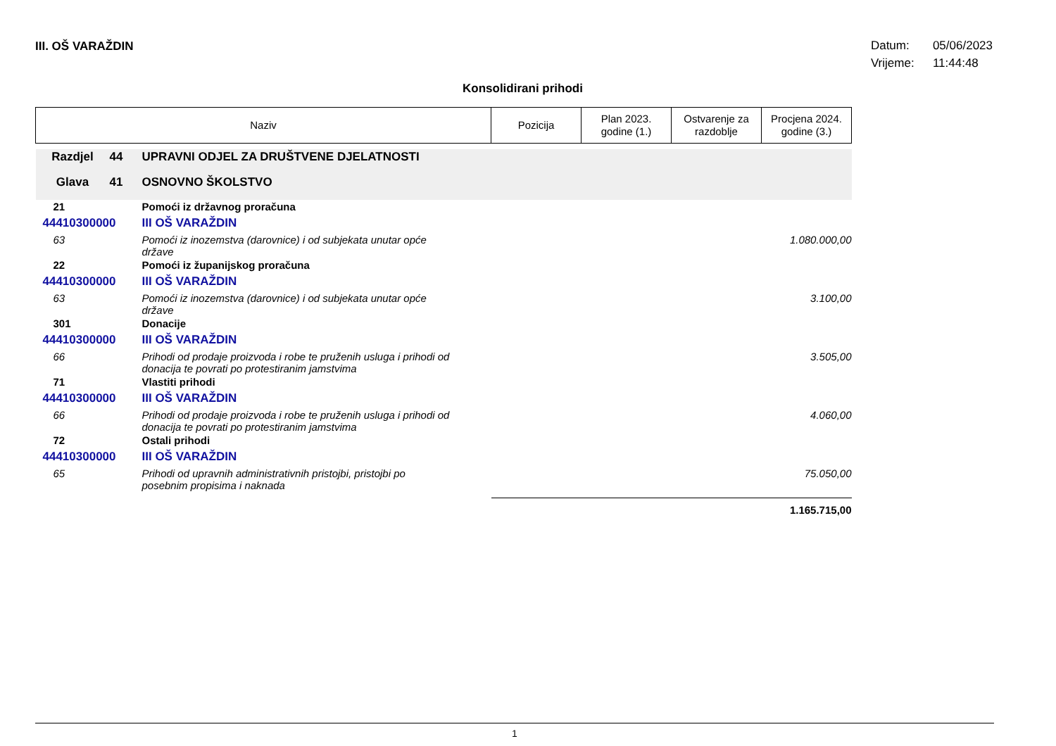III. OŠ VARAŽDIN
Datum: 05/06/2023
Vrijeme: 11:44:48
Konsolidirani prihodi
| Naziv | | | Pozicija | Plan 2023. godine (1.) | Ostvarenje za razdoblje | Procjena 2024. godine (3.) |
| --- | --- | --- | --- | --- | --- | --- |
| Razdjel | 44 | UPRAVNI ODJEL ZA DRUŠTVENE DJELATNOSTI | | | | |
| Glava | 41 | OSNOVNO ŠKOLSTVO | | | | |
| 21 | | Pomoći iz državnog proračuna | | | | |
| 44410300000 | | III OŠ VARAŽDIN | | | | |
| 63 | | Pomoći iz inozemstva (darovnice) i od subjekata unutar opće države | | | | 1.080.000,00 |
| 22 | | Pomoći iz županijskog proračuna | | | | |
| 44410300000 | | III OŠ VARAŽDIN | | | | |
| 63 | | Pomoći iz inozemstva (darovnice) i od subjekata unutar opće države | | | | 3.100,00 |
| 301 | | Donacije | | | | |
| 44410300000 | | III OŠ VARAŽDIN | | | | |
| 66 | | Prihodi od prodaje proizvoda i robe te pruženih usluga i prihodi od donacija te povrati po protestiranim jamstvima | | | | 3.505,00 |
| 71 | | Vlastiti prihodi | | | | |
| 44410300000 | | III OŠ VARAŽDIN | | | | |
| 66 | | Prihodi od prodaje proizvoda i robe te pruženih usluga i prihodi od donacija te povrati po protestiranim jamstvima | | | | 4.060,00 |
| 72 | | Ostali prihodi | | | | |
| 44410300000 | | III OŠ VARAŽDIN | | | | |
| 65 | | Prihodi od upravnih administrativnih pristojbi, pristojbi po posebnim propisima i naknada | | | | 75.050,00 |
| | | | | | | 1.165.715,00 |
1